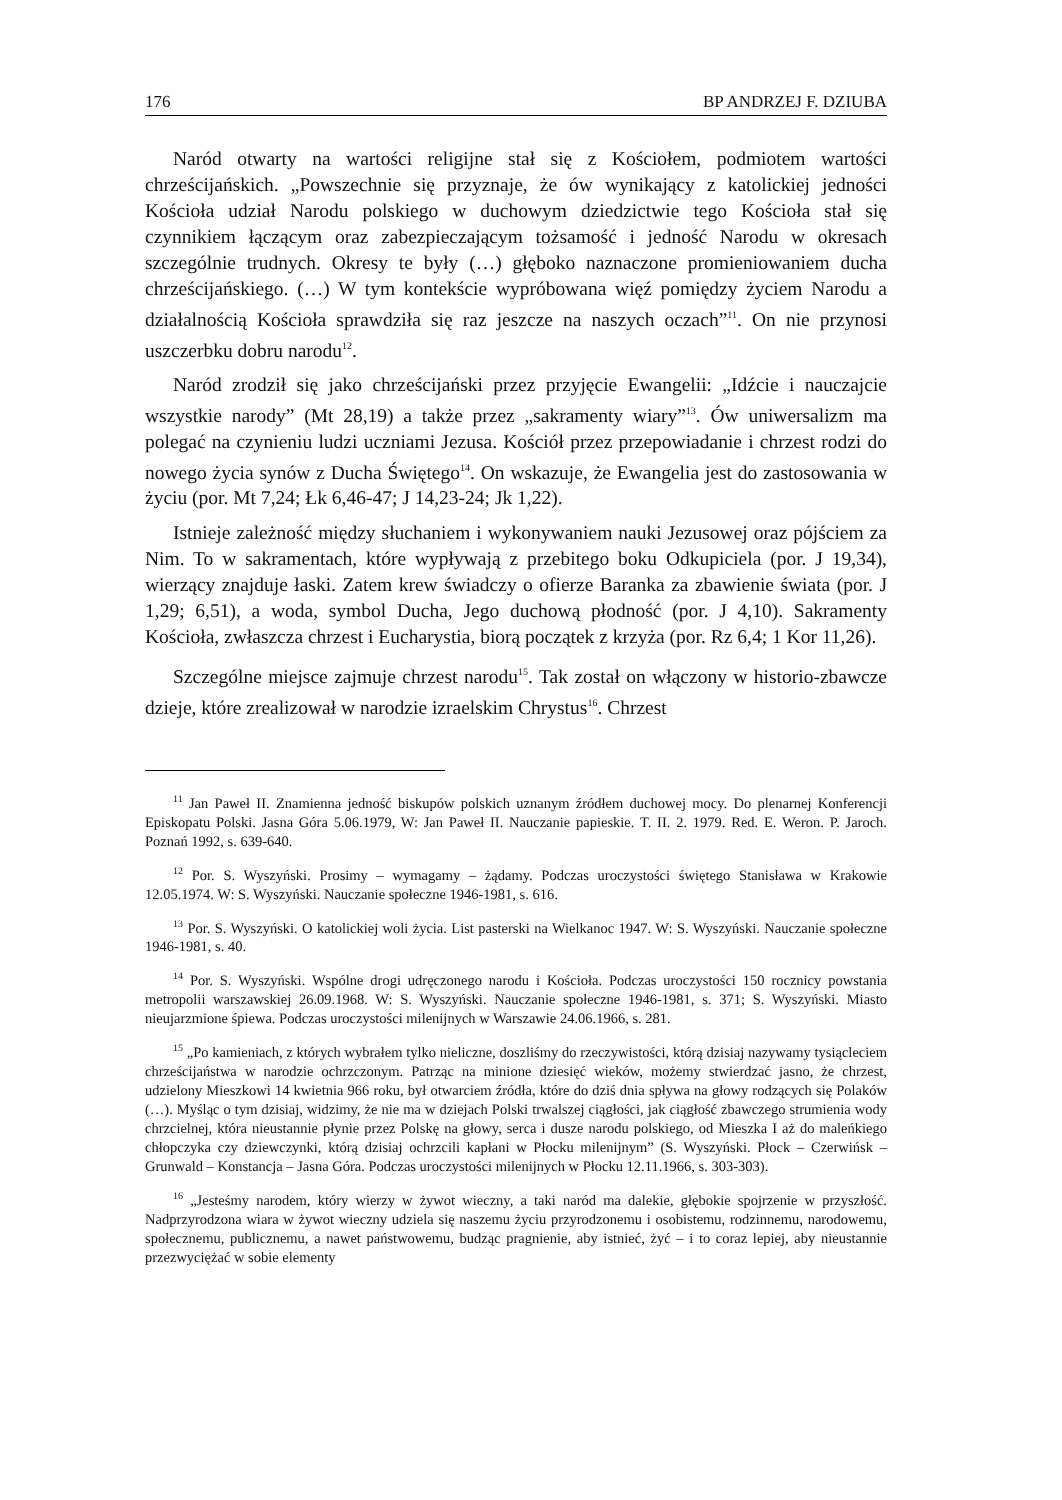176 BP ANDRZEJ F. DZIUBA
Naród otwarty na wartości religijne stał się z Kościołem, podmiotem wartości chrześcijańskich. „Powszechnie się przyznaje, że ów wynikający z katolickiej jedności Kościoła udział Narodu polskiego w duchowym dziedzictwie tego Kościoła stał się czynnikiem łączącym oraz zabezpieczającym tożsamość i jedność Narodu w okresach szczególnie trudnych. Okresy te były (…) głęboko naznaczone promieniowaniem ducha chrześcijańskiego. (…) W tym kontekście wypróbowana więź pomiędzy życiem Narodu a działalnością Kościoła sprawdziła się raz jeszcze na naszych oczach”<sup>11</sup>. On nie przynosi uszczerbku dobru narodu<sup>12</sup>.
Naród zrodził się jako chrześcijański przez przyjęcie Ewangelii: „Idźcie i nauczajcie wszystkie narody” (Mt 28,19) a także przez „sakramenty wiary”<sup>13</sup>. Ów uniwersalizm ma polegać na czynieniu ludzi uczniami Jezusa. Kościół przez przepowiadanie i chrzest rodzi do nowego życia synów z Ducha Świętego<sup>14</sup>. On wskazuje, że Ewangelia jest do zastosowania w życiu (por. Mt 7,24; Łk 6,46-47; J 14,23-24; Jk 1,22).
Istnieje zależność między słuchaniem i wykonywaniem nauki Jezusowej oraz pójściem za Nim. To w sakramentach, które wypływają z przebitego boku Odkupiciela (por. J 19,34), wierzący znajduje łaski. Zatem krew świadczy o ofierze Baranka za zbawienie świata (por. J 1,29; 6,51), a woda, symbol Ducha, Jego duchową płodność (por. J 4,10). Sakramenty Kościoła, zwłaszcza chrzest i Eucharystia, biorą początek z krzyża (por. Rz 6,4; 1 Kor 11,26).
Szczególne miejsce zajmuje chrzest narodu<sup>15</sup>. Tak został on włączony w historio-zbawcze dzieje, które zrealizował w narodzie izraelskim Chrystus<sup>16</sup>. Chrzest
<sup>11</sup> Jan Paweł II. Znamienna jedność biskupów polskich uznanym źródłem duchowej mocy. Do plenarnej Konferencji Episkopatu Polski. Jasna Góra 5.06.1979, W: Jan Paweł II. Nauczanie papieskie. T. II. 2. 1979. Red. E. Weron. P. Jaroch. Poznań 1992, s. 639-640.
<sup>12</sup> Por. S. Wyszyński. Prosimy – wymagamy – żądamy. Podczas uroczystości świętego Stanisława w Krakowie 12.05.1974. W: S. Wyszyński. Nauczanie społeczne 1946-1981, s. 616.
<sup>13</sup> Por. S. Wyszyński. O katolickiej woli życia. List pasterski na Wielkanoc 1947. W: S. Wyszyński. Nauczanie społeczne 1946-1981, s. 40.
<sup>14</sup> Por. S. Wyszyński. Wspólne drogi udręczonego narodu i Kościoła. Podczas uroczystości 150 rocznicy powstania metropolii warszawskiej 26.09.1968. W: S. Wyszyński. Nauczanie społeczne 1946-1981, s. 371; S. Wyszyński. Miasto nieujarzmione śpiewa. Podczas uroczystości milenijnych w Warszawie 24.06.1966, s. 281.
<sup>15</sup> „Po kamieniach, z których wybrałem tylko nieliczne, doszliśmy do rzeczywistości, którą dzisiaj nazywamy tysiącleciem chrześcijaństwa w narodzie ochrzczonym. Patrząc na minione dziesięć wieków, możemy stwierdzać jasno, że chrzest, udzielony Mieszkowi 14 kwietnia 966 roku, był otwarciem źródła, które do dziś dnia spływa na głowy rodzących się Polaków (…). Myśląc o tym dzisiaj, widzimy, że nie ma w dziejach Polski trwalszej ciągłości, jak ciągłość zbawczego strumienia wody chrzcielnej, która nieustannie płynie przez Polskę na głowy, serca i dusze narodu polskiego, od Mieszka I aż do maleńkiego chłopczyka czy dziewczynki, którą dzisiaj ochrzcili kapłani w Płocku milenijnym” (S. Wyszyński. Płock – Czerwińsk – Grunwald – Konstancja – Jasna Góra. Podczas uroczystości milenijnych w Płocku 12.11.1966, s. 303-303).
<sup>16</sup> „Jesteśmy narodem, który wierzy w żywot wieczny, a taki naród ma dalekie, głębokie spojrzenie w przyszłość. Nadprzyrodzona wiara w żywot wieczny udziela się naszemu życiu przyrodzonemu i osobistemu, rodzinnemu, narodowemu, społecznemu, publicznemu, a nawet państwowemu, budząc pragnienie, aby istnieć, żyć – i to coraz lepiej, aby nieustannie przezwyciężać w sobie elementy